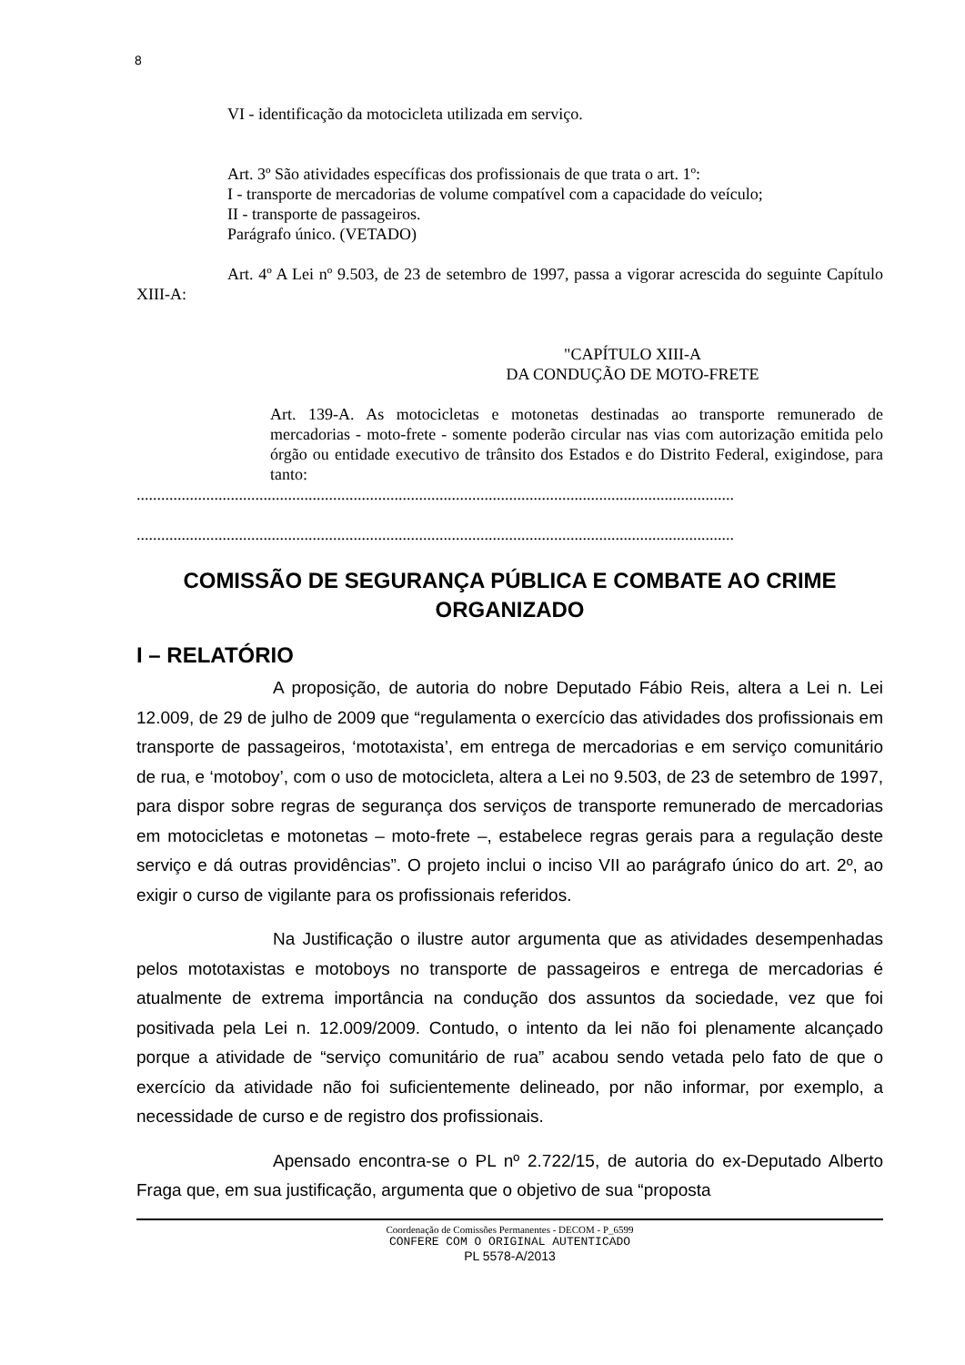8
VI - identificação da motocicleta utilizada em serviço.
Art. 3º São atividades específicas dos profissionais de que trata o art. 1º:
I - transporte de mercadorias de volume compatível com a capacidade do veículo;
II - transporte de passageiros.
Parágrafo único. (VETADO)
Art. 4º A Lei nº 9.503, de 23 de setembro de 1997, passa a vigorar acrescida do seguinte Capítulo XIII-A:
"CAPÍTULO XIII-A
DA CONDUÇÃO DE MOTO-FRETE
Art. 139-A. As motocicletas e motonetas destinadas ao transporte remunerado de mercadorias - moto-frete - somente poderão circular nas vias com autorização emitida pelo órgão ou entidade executivo de trânsito dos Estados e do Distrito Federal, exigindose, para tanto:
..................................................................................................................................................
..................................................................................................................................................
COMISSÃO DE SEGURANÇA PÚBLICA E COMBATE AO CRIME ORGANIZADO
I – RELATÓRIO
A proposição, de autoria do nobre Deputado Fábio Reis, altera a Lei n. Lei 12.009, de 29 de julho de 2009 que “regulamenta o exercício das atividades dos profissionais em transporte de passageiros, ‘mototaxista’, em entrega de mercadorias e em serviço comunitário de rua, e ‘motoboy’, com o uso de motocicleta, altera a Lei no 9.503, de 23 de setembro de 1997, para dispor sobre regras de segurança dos serviços de transporte remunerado de mercadorias em motocicletas e motonetas – moto-frete –, estabelece regras gerais para a regulação deste serviço e dá outras providências”. O projeto inclui o inciso VII ao parágrafo único do art. 2º, ao exigir o curso de vigilante para os profissionais referidos.
Na Justificação o ilustre autor argumenta que as atividades desempenhadas pelos mototaxistas e motoboys no transporte de passageiros e entrega de mercadorias é atualmente de extrema importância na condução dos assuntos da sociedade, vez que foi positivada pela Lei n. 12.009/2009. Contudo, o intento da lei não foi plenamente alcançado porque a atividade de “serviço comunitário de rua” acabou sendo vetada pelo fato de que o exercício da atividade não foi suficientemente delineado, por não informar, por exemplo, a necessidade de curso e de registro dos profissionais.
Apensado encontra-se o PL nº 2.722/15, de autoria do ex-Deputado Alberto Fraga que, em sua justificação, argumenta que o objetivo de sua “proposta
Coordenação de Comissões Permanentes - DECOM - P_6599
CONFERE COM O ORIGINAL AUTENTICADO
PL 5578-A/2013